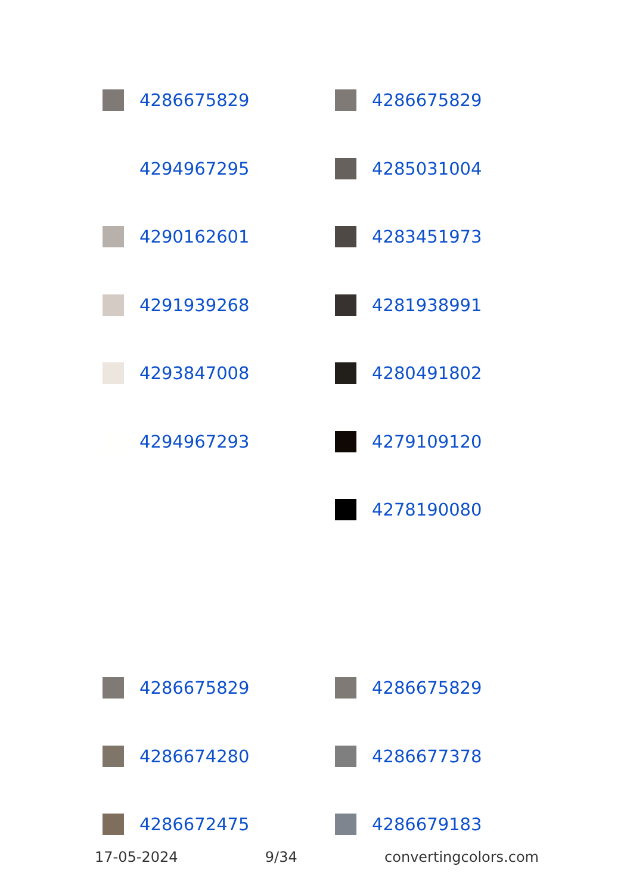4286675829
4294967295
4290162601
4291939268
4293847008
4294967293
4286675829
4285031004
4283451973
4281938991
4280491802
4279109120
4278190080
4286675829
4286674280
4286672475
4286675829
4286677378
4286679183
17-05-2024 9/34 convertingcolors.com